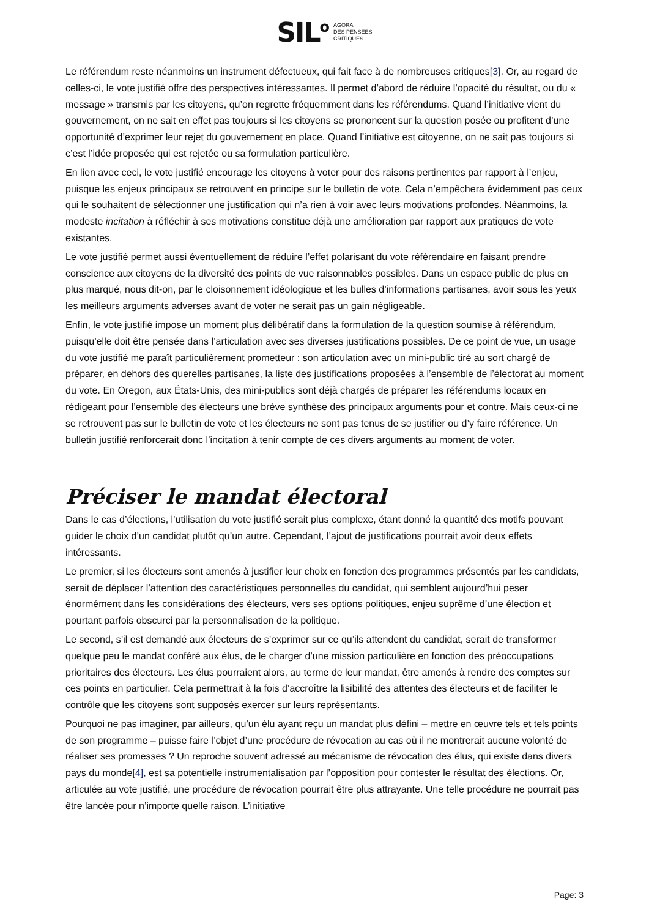SIL<sup>o</sup> AGORA
DES PENSÉES
CRITIQUES
Le référendum reste néanmoins un instrument défectueux, qui fait face à de nombreuses critiques[3]. Or, au regard de celles-ci, le vote justifié offre des perspectives intéressantes. Il permet d’abord de réduire l’opacité du résultat, ou du « message » transmis par les citoyens, qu’on regrette fréquemment dans les référendums. Quand l’initiative vient du gouvernement, on ne sait en effet pas toujours si les citoyens se prononcent sur la question posée ou profitent d’une opportunité d’exprimer leur rejet du gouvernement en place. Quand l’initiative est citoyenne, on ne sait pas toujours si c’est l’idée proposée qui est rejetée ou sa formulation particulière.
En lien avec ceci, le vote justifié encourage les citoyens à voter pour des raisons pertinentes par rapport à l’enjeu, puisque les enjeux principaux se retrouvent en principe sur le bulletin de vote. Cela n’empêchera évidemment pas ceux qui le souhaitent de sélectionner une justification qui n’a rien à voir avec leurs motivations profondes. Néanmoins, la modeste incitation à réfléchir à ses motivations constitue déjà une amélioration par rapport aux pratiques de vote existantes.
Le vote justifié permet aussi éventuellement de réduire l’effet polarisant du vote référendaire en faisant prendre conscience aux citoyens de la diversité des points de vue raisonnables possibles. Dans un espace public de plus en plus marqué, nous dit-on, par le cloisonnement idéologique et les bulles d’informations partisanes, avoir sous les yeux les meilleurs arguments adverses avant de voter ne serait pas un gain négligeable.
Enfin, le vote justifié impose un moment plus délibératif dans la formulation de la question soumise à référendum, puisqu’elle doit être pensée dans l’articulation avec ses diverses justifications possibles. De ce point de vue, un usage du vote justifié me paraît particulièrement prometteur : son articulation avec un mini-public tiré au sort chargé de préparer, en dehors des querelles partisanes, la liste des justifications proposées à l’ensemble de l’électorat au moment du vote. En Oregon, aux États-Unis, des mini-publics sont déjà chargés de préparer les référendums locaux en rédigeant pour l’ensemble des électeurs une brève synthèse des principaux arguments pour et contre. Mais ceux-ci ne se retrouvent pas sur le bulletin de vote et les électeurs ne sont pas tenus de se justifier ou d’y faire référence. Un bulletin justifié renforcerait donc l’incitation à tenir compte de ces divers arguments au moment de voter.
Préciser le mandat électoral
Dans le cas d’élections, l’utilisation du vote justifié serait plus complexe, étant donné la quantité des motifs pouvant guider le choix d’un candidat plutôt qu’un autre. Cependant, l’ajout de justifications pourrait avoir deux effets intéressants.
Le premier, si les électeurs sont amenés à justifier leur choix en fonction des programmes présentés par les candidats, serait de déplacer l’attention des caractéristiques personnelles du candidat, qui semblent aujourd’hui peser énormément dans les considérations des électeurs, vers ses options politiques, enjeu suprême d’une élection et pourtant parfois obscurci par la personnalisation de la politique.
Le second, s’il est demandé aux électeurs de s’exprimer sur ce qu’ils attendent du candidat, serait de transformer quelque peu le mandat conféré aux élus, de le charger d’une mission particulière en fonction des préoccupations prioritaires des électeurs. Les élus pourraient alors, au terme de leur mandat, être amenés à rendre des comptes sur ces points en particulier. Cela permettrait à la fois d’accroître la lisibilité des attentes des électeurs et de faciliter le contrôle que les citoyens sont supposés exercer sur leurs représentants.
Pourquoi ne pas imaginer, par ailleurs, qu’un élu ayant reçu un mandat plus défini – mettre en œuvre tels et tels points de son programme – puisse faire l’objet d’une procédure de révocation au cas où il ne montrerait aucune volonté de réaliser ses promesses ? Un reproche souvent adressé au mécanisme de révocation des élus, qui existe dans divers pays du monde[4], est sa potentielle instrumentalisation par l’opposition pour contester le résultat des élections. Or, articulée au vote justifié, une procédure de révocation pourrait être plus attrayante. Une telle procédure ne pourrait pas être lancée pour n’importe quelle raison. L’initiative
Page: 3